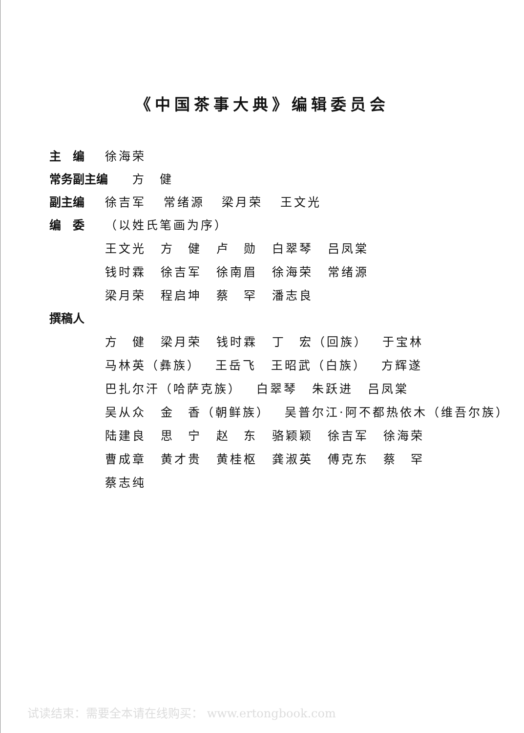《中国茶事大典》编辑委员会
主　编 徐海荣
常务副主编 方　健
副主编 徐吉军 常绪源 梁月荣 王文光
编　委 （以姓氏笔画为序）
王文光 方　健 卢　勋 白翠琴 吕凤棠
钱时霖 徐吉军 徐南眉 徐海荣 常绪源
梁月荣 程启坤 蔡　罕 潘志良
撰稿人
方　健 梁月荣 钱时霖 丁　宏（回族） 于宝林
马林英（彝族） 王岳飞 王昭武（白族） 方辉遂
巴扎尔汗（哈萨克族） 白翠琴 朱跃进 吕凤棠
吴从众 金　香（朝鲜族） 吴普尔江·阿不都热依木（维吾尔族）
陆建良 思　宁 赵　东 骆颖颖 徐吉军 徐海荣
曹成章 黄才贵 黄桂枢 龚淑英 傅克东 蔡　罕
蔡志纯
试读结束：需要全本请在线购买： www.ertongbook.com